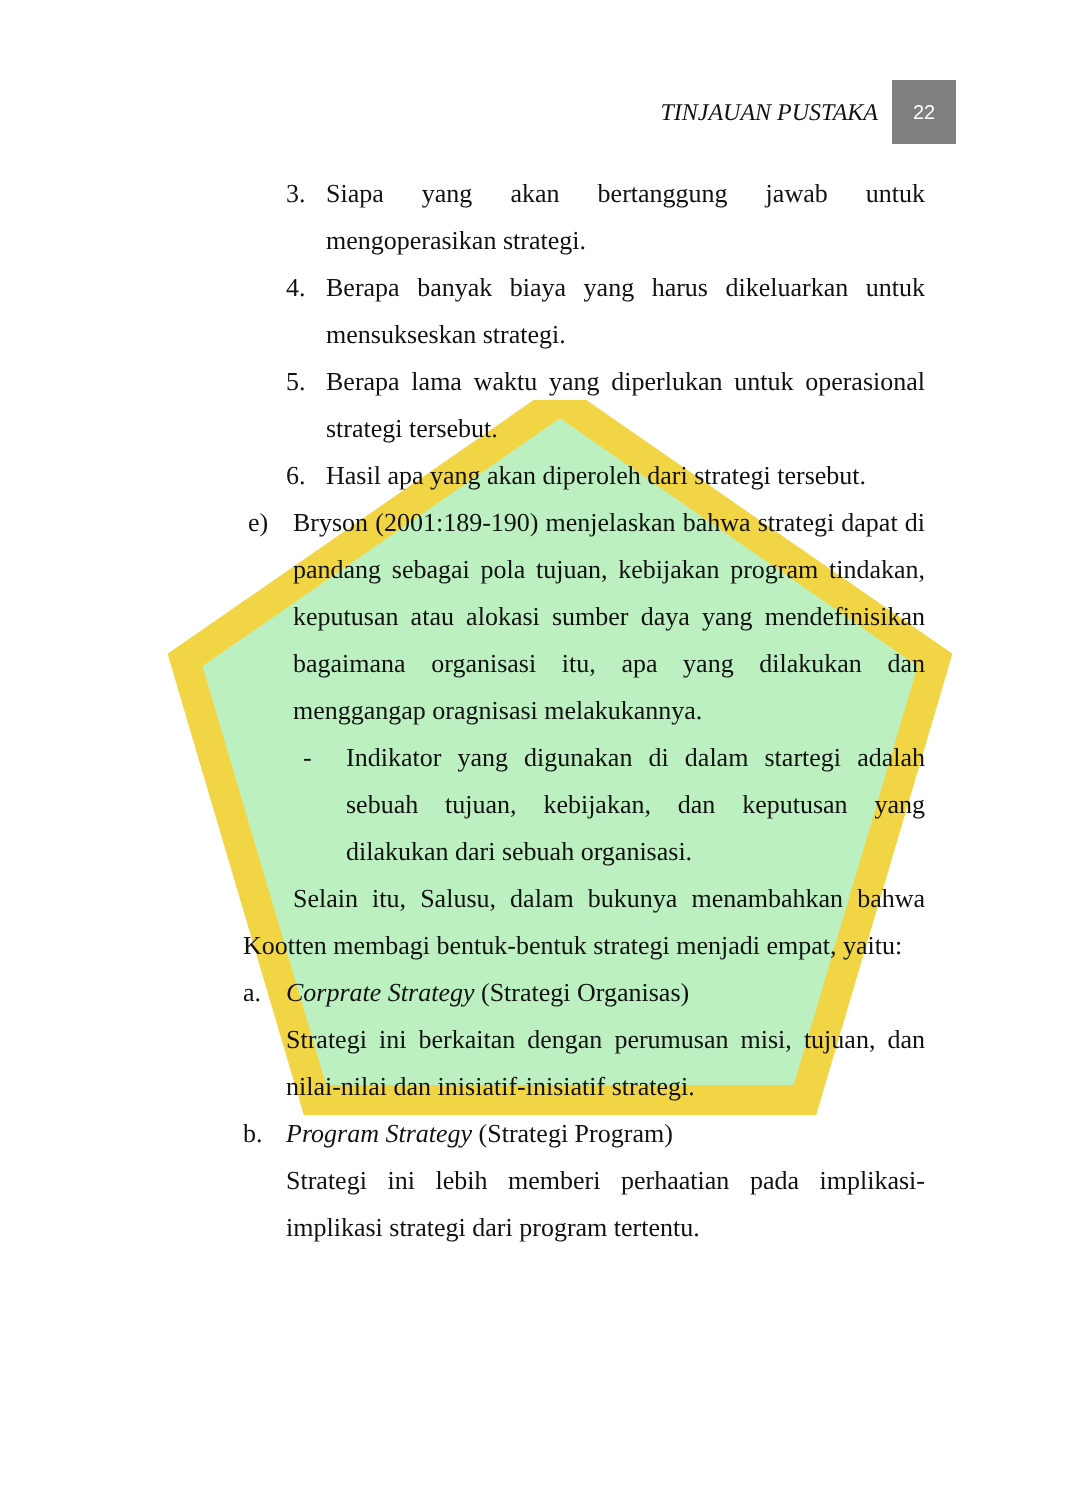TINJAUAN PUSTAKA 22
3. Siapa yang akan bertanggung jawab untuk mengoperasikan strategi.
4. Berapa banyak biaya yang harus dikeluarkan untuk mensukseskan strategi.
5. Berapa lama waktu yang diperlukan untuk operasional strategi tersebut.
6. Hasil apa yang akan diperoleh dari strategi tersebut.
e) Bryson (2001:189-190) menjelaskan bahwa strategi dapat di pandang sebagai pola tujuan, kebijakan program tindakan, keputusan atau alokasi sumber daya yang mendefinisikan bagaimana organisasi itu, apa yang dilakukan dan menggangap oragnisasi melakukannya.
- Indikator yang digunakan di dalam startegi adalah sebuah tujuan, kebijakan, dan keputusan yang dilakukan dari sebuah organisasi.
Selain itu, Salusu, dalam bukunya menambahkan bahwa Kootten membagi bentuk-bentuk strategi menjadi empat, yaitu:
a. Corprate Strategy (Strategi Organisas)
Strategi ini berkaitan dengan perumusan misi, tujuan, dan nilai-nilai dan inisiatif-inisiatif strategi.
b. Program Strategy (Strategi Program)
Strategi ini lebih memberi perhaatian pada implikasi-implikasi strategi dari program tertentu.